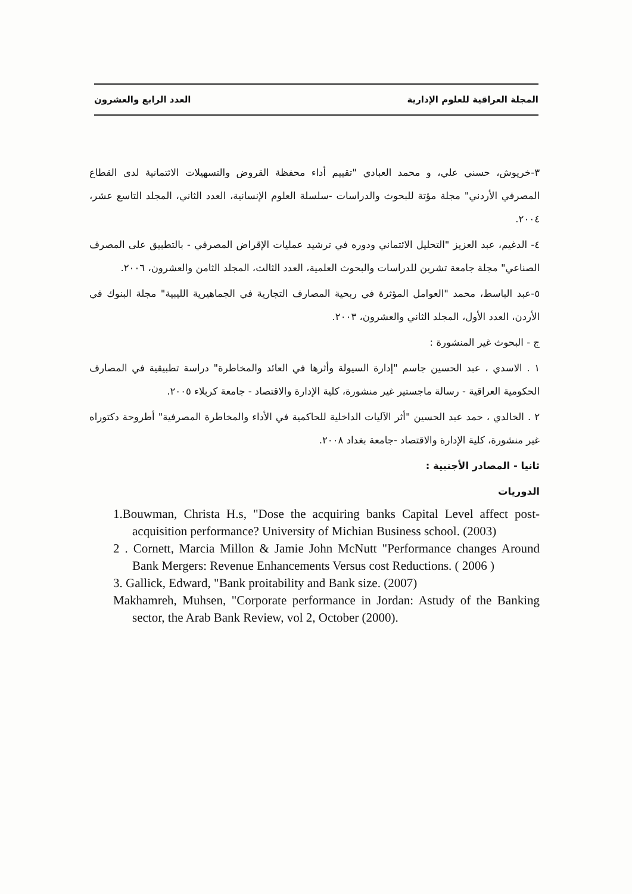المجلة العراقية للعلوم الإدارية العدد الرابع والعشرون
٣-خريوش، حسني علي، و محمد العبادي "تقييم أداء محفظة القروض والتسهيلات الائتمانية لدى القطاع المصرفي الأردني" مجلة مؤتة للبحوث والدراسات -سلسلة العلوم الإنسانية، العدد الثاني، المجلد التاسع عشر، ٢٠٠٤.
٤- الدغيم، عبد العزيز "التحليل الائتماني ودوره في ترشيد عمليات الإقراض المصرفي - بالتطبيق على المصرف الصناعي" مجلة جامعة تشرين للدراسات والبحوث العلمية، العدد الثالث، المجلد الثامن والعشرون، ٢٠٠٦.
٥-عبد الباسط، محمد "العوامل المؤثرة في ربحية المصارف التجارية في الجماهيرية الليبية" مجلة البنوك في الأردن، العدد الأول، المجلد الثاني والعشرون، ٢٠٠٣.
ج - البحوث غير المنشورة :
١ . الاسدي ، عبد الحسين جاسم "إدارة السيولة وأثرها في العائد والمخاطرة" دراسة تطبيقية في المصارف الحكومية العراقية - رسالة ماجستير غير منشورة، كلية الإدارة والاقتصاد - جامعة كربلاء ٢٠٠٥.
٢ . الخالدي ، حمد عبد الحسين "أثر الآليات الداخلية للحاكمية في الأداء والمخاطرة المصرفية" أطروحة دكتوراه غير منشورة، كلية الإدارة والاقتصاد -جامعة بغداد ٢٠٠٨.
ثانيا - المصادر الأجنبية :
الدوريات
1.Bouwman, Christa H.s, "Dose the acquiring banks Capital Level affect post-acquisition performance? University of Michian Business school. (2003)
2 . Cornett, Marcia Millon & Jamie John McNutt "Performance changes Around Bank Mergers: Revenue Enhancements Versus cost Reductions. ( 2006 )
3. Gallick, Edward, "Bank proitability and Bank size. (2007)
Makhamreh, Muhsen, "Corporate performance in Jordan: Astudy of the Banking sector, the Arab Bank Review, vol 2, October (2000).